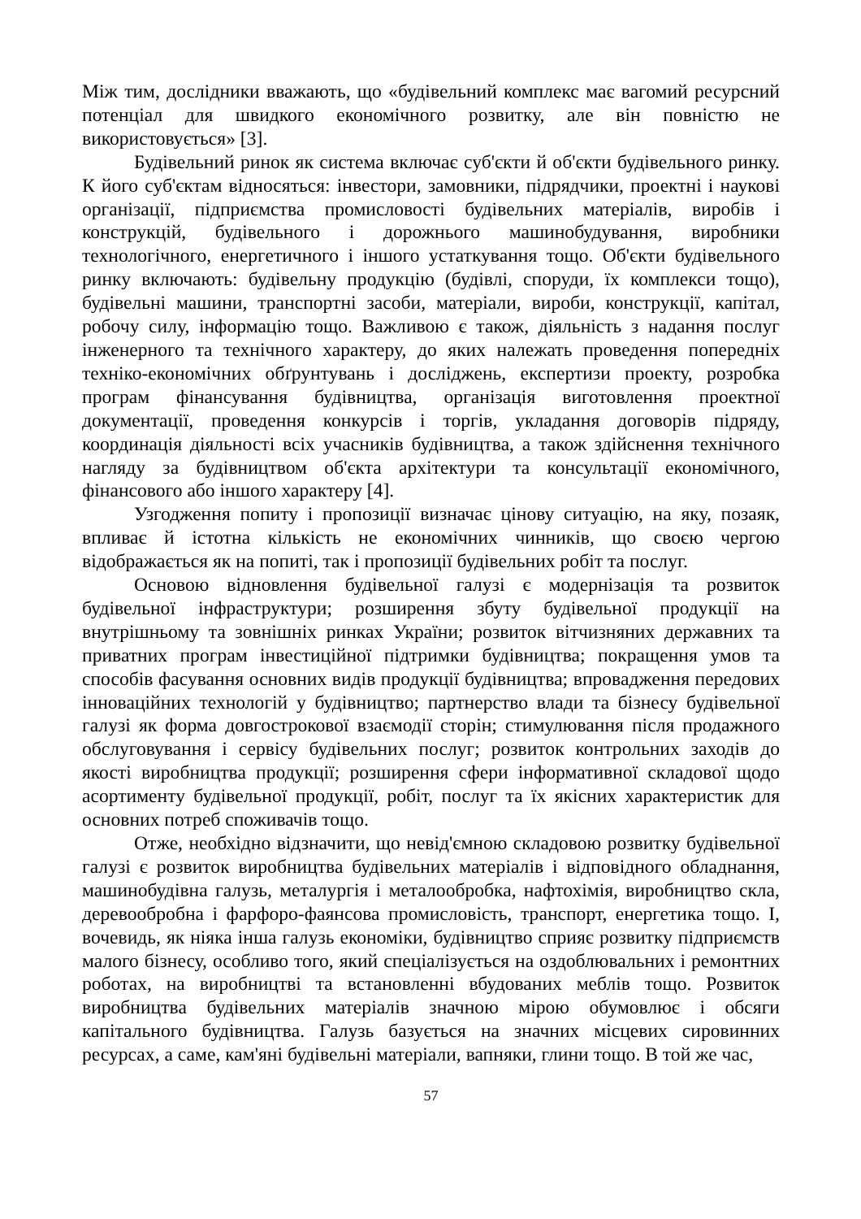Між тим, дослідники вважають, що «будівельний комплекс має вагомий ресурсний потенціал для швидкого економічного розвитку, але він повністю не використовується» [3].
Будівельний ринок як система включає суб'єкти й об'єкти будівельного ринку. К його суб'єктам відносяться: інвестори, замовники, підрядчики, проектні і наукові організації, підприємства промисловості будівельних матеріалів, виробів і конструкцій, будівельного і дорожнього машинобудування, виробники технологічного, енергетичного і іншого устаткування тощо. Об'єкти будівельного ринку включають: будівельну продукцію (будівлі, споруди, їх комплекси тощо), будівельні машини, транспортні засоби, матеріали, вироби, конструкції, капітал, робочу силу, інформацію тощо. Важливою є також, діяльність з надання послуг інженерного та технічного характеру, до яких належать проведення попередніх техніко-економічних обґрунтувань і досліджень, експертизи проекту, розробка програм фінансування будівництва, організація виготовлення проектної документації, проведення конкурсів і торгів, укладання договорів підряду, координація діяльності всіх учасників будівництва, а також здійснення технічного нагляду за будівництвом об'єкта архітектури та консультації економічного, фінансового або іншого характеру [4].
Узгодження попиту і пропозиції визначає цінову ситуацію, на яку, позаяк, впливає й істотна кількість не економічних чинників, що своєю чергою відображається як на попиті, так і пропозиції будівельних робіт та послуг.
Основою відновлення будівельної галузі є модернізація та розвиток будівельної інфраструктури; розширення збуту будівельної продукції на внутрішньому та зовнішніх ринках України; розвиток вітчизняних державних та приватних програм інвестиційної підтримки будівництва; покращення умов та способів фасування основних видів продукції будівництва; впровадження передових інноваційних технологій у будівництво; партнерство влади та бізнесу будівельної галузі як форма довгострокової взаємодії сторін; стимулювання після продажного обслуговування і сервісу будівельних послуг; розвиток контрольних заходів до якості виробництва продукції; розширення сфери інформативної складової щодо асортименту будівельної продукції, робіт, послуг та їх якісних характеристик для основних потреб споживачів тощо.
Отже, необхідно відзначити, що невід'ємною складовою розвитку будівельної галузі є розвиток виробництва будівельних матеріалів і відповідного обладнання, машинобудівна галузь, металургія і металообробка, нафтохімія, виробництво скла, деревообробна і фарфоро-фаянсова промисловість, транспорт, енергетика тощо. І, вочевидь, як ніяка інша галузь економіки, будівництво сприяє розвитку підприємств малого бізнесу, особливо того, який спеціалізується на оздоблювальних і ремонтних роботах, на виробництві та встановленні вбудованих меблів тощо. Розвиток виробництва будівельних матеріалів значною мірою обумовлює і обсяги капітального будівництва. Галузь базується на значних місцевих сировинних ресурсах, а саме, кам'яні будівельні матеріали, вапняки, глини тощо. В той же час,
57